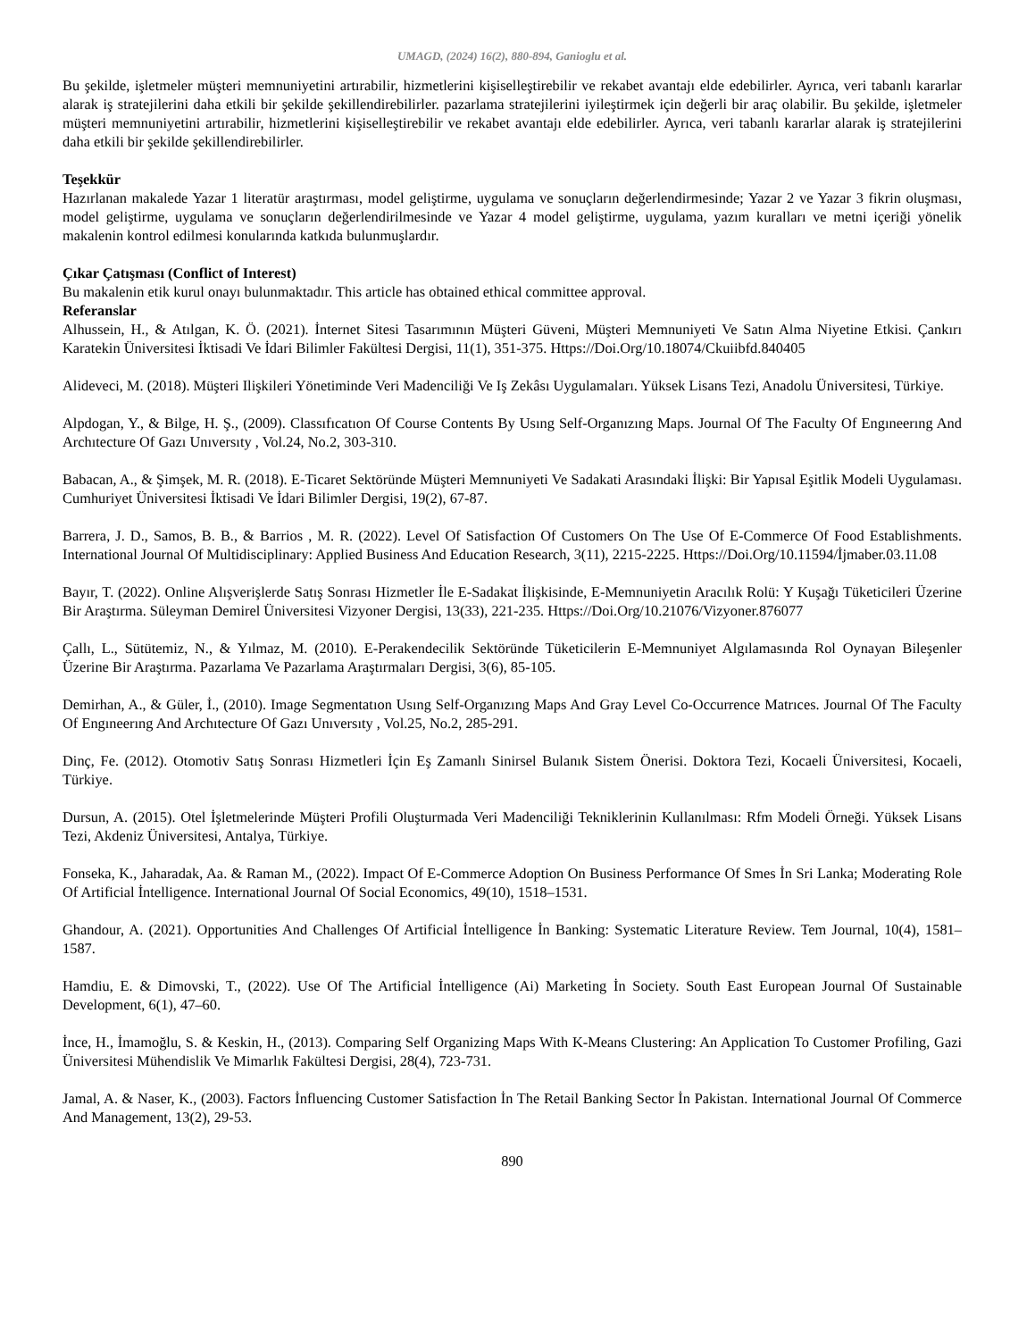UMAGD, (2024) 16(2), 880-894, Ganioglu et al.
Bu şekilde, işletmeler müşteri memnuniyetini artırabilir, hizmetlerini kişiselleştirebilir ve rekabet avantajı elde edebilirler. Ayrıca, veri tabanlı kararlar alarak iş stratejilerini daha etkili bir şekilde şekillendirebilirler. pazarlama stratejilerini iyileştirmek için değerli bir araç olabilir. Bu şekilde, işletmeler müşteri memnuniyetini artırabilir, hizmetlerini kişiselleştirebilir ve rekabet avantajı elde edebilirler. Ayrıca, veri tabanlı kararlar alarak iş stratejilerini daha etkili bir şekilde şekillendirebilirler.
Teşekkür
Hazırlanan makalede Yazar 1 literatür araştırması, model geliştirme, uygulama ve sonuçların değerlendirmesinde; Yazar 2 ve Yazar 3 fikrin oluşması, model geliştirme, uygulama ve sonuçların değerlendirilmesinde ve Yazar 4 model geliştirme, uygulama, yazım kuralları ve metni içeriği yönelik makalenin kontrol edilmesi konularında katkıda bulunmuşlardır.
Çıkar Çatışması (Conflict of Interest)
Bu makalenin etik kurul onayı bulunmaktadır. This article has obtained ethical committee approval.
Referanslar
Alhussein, H., & Atılgan, K. Ö. (2021). İnternet Sitesi Tasarımının Müşteri Güveni, Müşteri Memnuniyeti Ve Satın Alma Niyetine Etkisi. Çankırı Karatekin Üniversitesi İktisadi Ve İdari Bilimler Fakültesi Dergisi, 11(1), 351-375. Https://Doi.Org/10.18074/Ckuiibfd.840405
Alideveci, M. (2018). Müşteri Ilişkileri Yönetiminde Veri Madenciliği Ve Iş Zekâsı Uygulamaları. Yüksek Lisans Tezi, Anadolu Üniversitesi, Türkiye.
Alpdogan, Y., & Bilge, H. Ş., (2009). Classıfıcatıon Of Course Contents By Usıng Self-Organızıng Maps. Journal Of The Faculty Of Engıneerıng And Archıtecture Of Gazı Unıversıty , Vol.24, No.2, 303-310.
Babacan, A., & Şimşek, M. R. (2018). E-Ticaret Sektöründe Müşteri Memnuniyeti Ve Sadakati Arasındaki İlişki: Bir Yapısal Eşitlik Modeli Uygulaması. Cumhuriyet Üniversitesi İktisadi Ve İdari Bilimler Dergisi, 19(2), 67-87.
Barrera, J. D., Samos, B. B., & Barrios , M. R. (2022). Level Of Satisfaction Of Customers On The Use Of E-Commerce Of Food Establishments. International Journal Of Multidisciplinary: Applied Business And Education Research, 3(11), 2215-2225. Https://Doi.Org/10.11594/İjmaber.03.11.08
Bayır, T. (2022). Online Alışverişlerde Satış Sonrası Hizmetler İle E-Sadakat İlişkisinde, E-Memnuniyetin Aracılık Rolü: Y Kuşağı Tüketicileri Üzerine Bir Araştırma. Süleyman Demirel Üniversitesi Vizyoner Dergisi, 13(33), 221-235. Https://Doi.Org/10.21076/Vizyoner.876077
Çallı, L., Sütütemiz, N., & Yılmaz, M. (2010). E-Perakendecilik Sektöründe Tüketicilerin E-Memnuniyet Algılamasında Rol Oynayan Bileşenler Üzerine Bir Araştırma. Pazarlama Ve Pazarlama Araştırmaları Dergisi, 3(6), 85-105.
Demirhan, A., & Güler, İ., (2010). Image Segmentatıon Usıng Self-Organızıng Maps And Gray Level Co-Occurrence Matrıces. Journal Of The Faculty Of Engıneerıng And Archıtecture Of Gazı Unıversıty , Vol.25, No.2, 285-291.
Dinç, Fe. (2012). Otomotiv Satış Sonrası Hizmetleri İçin Eş Zamanlı Sinirsel Bulanık Sistem Önerisi. Doktora Tezi, Kocaeli Üniversitesi, Kocaeli, Türkiye.
Dursun, A. (2015). Otel İşletmelerinde Müşteri Profili Oluşturmada Veri Madenciliği Tekniklerinin Kullanılması: Rfm Modeli Örneği. Yüksek Lisans Tezi, Akdeniz Üniversitesi, Antalya, Türkiye.
Fonseka, K., Jaharadak, Aa. & Raman M., (2022). Impact Of E-Commerce Adoption On Business Performance Of Smes İn Sri Lanka; Moderating Role Of Artificial İntelligence. International Journal Of Social Economics, 49(10), 1518–1531.
Ghandour, A. (2021). Opportunities And Challenges Of Artificial İntelligence İn Banking: Systematic Literature Review. Tem Journal, 10(4), 1581–1587.
Hamdiu, E. & Dimovski, T., (2022). Use Of The Artificial İntelligence (Ai) Marketing İn Society. South East European Journal Of Sustainable Development, 6(1), 47–60.
İnce, H., İmamoğlu, S. & Keskin, H., (2013). Comparing Self Organizing Maps With K-Means Clustering: An Application To Customer Profiling, Gazi Üniversitesi Mühendislik Ve Mimarlık Fakültesi Dergisi, 28(4), 723-731.
Jamal, A. & Naser, K., (2003). Factors İnfluencing Customer Satisfaction İn The Retail Banking Sector İn Pakistan. International Journal Of Commerce And Management, 13(2), 29-53.
890